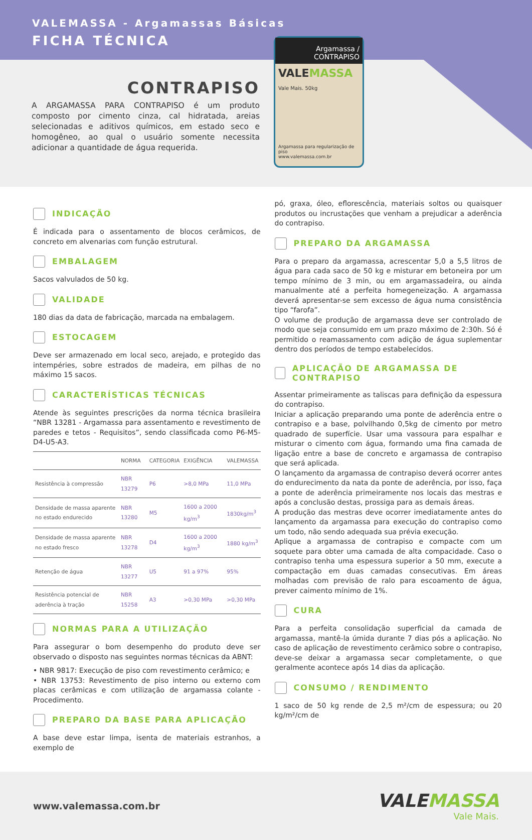VALEMASSA - Argamassas Básicas
FICHA TÉCNICA
Argamassa / CONTRAPISO
VALEMASSA
Vale Mais. 50kg
Argamassa para regularização de piso
www.valemassa.com.br
CONTRAPISO
A ARGAMASSA PARA CONTRAPISO é um produto composto por cimento cinza, cal hidratada, areias selecionadas e aditivos químicos, em estado seco e homogêneo, ao qual o usuário somente necessita adicionar a quantidade de água requerida.
INDICAÇÃO
É indicada para o assentamento de blocos cerâmicos, de concreto em alvenarias com função estrutural.
EMBALAGEM
Sacos valvulados de 50 kg.
VALIDADE
180 dias da data de fabricação, marcada na embalagem.
ESTOCAGEM
Deve ser armazenado em local seco, arejado, e protegido das intempéries, sobre estrados de madeira, em pilhas de no máximo 15 sacos.
CARACTERÍSTICAS TÉCNICAS
Atende às seguintes prescrições da norma técnica brasileira “NBR 13281 - Argamassa para assentamento e revestimento de paredes e tetos - Requisitos”, sendo classificada como P6-M5-D4-U5-A3.
| | NORMA | CATEGORIA | EXIGÊNCIA | VALEMASSA |
| --- | --- | --- | --- | --- |
| Resistência à compressão | NBR 13279 | P6 | >8,0 MPa | 11,0 MPa |
| Densidade de massa aparente no estado endurecido | NBR 13280 | M5 | 1600 a 2000 kg/m<sup>3</sup> | 1830kg/m<sup>3</sup> |
| Densidade de massa aparente no estado fresco | NBR 13278 | D4 | 1600 a 2000 kg/m<sup>3</sup> | 1880 kg/m<sup>3</sup> |
| Retenção de água | NBR 13277 | U5 | 91 a 97% | 95% |
| Resistência potencial de aderência à tração | NBR 15258 | A3 | >0,30 MPa | >0,30 MPa |
NORMAS PARA A UTILIZAÇÃO
Para assegurar o bom desempenho do produto deve ser observado o disposto nas seguintes normas técnicas da ABNT:
• NBR 9817: Execução de piso com revestimento cerâmico; e
• NBR 13753: Revestimento de piso interno ou externo com placas cerâmicas e com utilização de argamassa colante - Procedimento.
PREPARO DA BASE PARA APLICAÇÃO
A base deve estar limpa, isenta de materiais estranhos, a exemplo de
pó, graxa, óleo, eflorescência, materiais soltos ou quaisquer produtos ou incrustações que venham a prejudicar a aderência do contrapiso.
PREPARO DA ARGAMASSA
Para o preparo da argamassa, acrescentar 5,0 a 5,5 litros de água para cada saco de 50 kg e misturar em betoneira por um tempo mínimo de 3 min, ou em argamassadeira, ou ainda manualmente até a perfeita homegeneização. A argamassa deverá apresentar-se sem excesso de água numa consistência tipo “farofa”.
O volume de produção de argamassa deve ser controlado de modo que seja consumido em um prazo máximo de 2:30h. Só é permitido o reamassamento com adição de água suplementar dentro dos períodos de tempo estabelecidos.
APLICAÇÃO DE ARGAMASSA DE CONTRAPISO
Assentar primeiramente as taliscas para definição da espessura do contrapiso.
Iniciar a aplicação preparando uma ponte de aderência entre o contrapiso e a base, polvilhando 0,5kg de cimento por metro quadrado de superfície. Usar uma vassoura para espalhar e misturar o cimento com água, formando uma fina camada de ligação entre a base de concreto e argamassa de contrapiso que será aplicada.
O lançamento da argamassa de contrapiso deverá ocorrer antes do endurecimento da nata da ponte de aderência, por isso, faça a ponte de aderência primeiramente nos locais das mestras e após a conclusão destas, prossiga para as demais áreas.
A produção das mestras deve ocorrer imediatamente antes do lançamento da argamassa para execução do contrapiso como um todo, não sendo adequada sua prévia execução.
Aplique a argamassa de contrapiso e compacte com um soquete para obter uma camada de alta compacidade. Caso o contrapiso tenha uma espessura superior a 50 mm, execute a compactação em duas camadas consecutivas. Em áreas molhadas com previsão de ralo para escoamento de água, prever caimento mínimo de 1%.
CURA
Para a perfeita consolidação superficial da camada de argamassa, mantê-la úmida durante 7 dias pós a aplicação. No caso de aplicação de revestimento cerâmico sobre o contrapiso, deve-se deixar a argamassa secar completamente, o que geralmente acontece após 14 dias da aplicação.
CONSUMO / RENDIMENTO
1 saco de 50 kg rende de 2,5 m²/cm de espessura; ou 20 kg/m²/cm de
www.valemassa.com.br
VALEMASSA
Vale Mais.